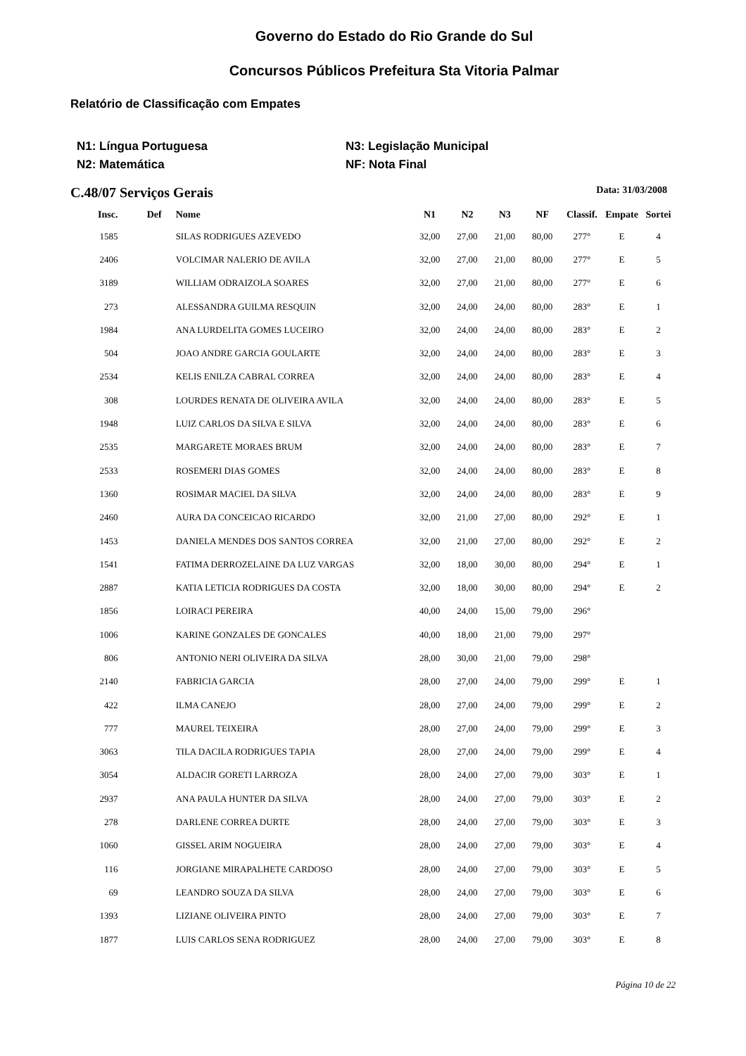Governo do Estado do Rio Grande do Sul
Concursos Públicos Prefeitura Sta Vitoria Palmar
Relatório de Classificação com Empates
N1: Língua Portuguesa
N3: Legislação Municipal
N2: Matemática
NF: Nota Final
C.48/07 Serviços Gerais Data: 31/03/2008
| Insc. | Def | Nome | N1 | N2 | N3 | NF | Classif. | Empate | Sortei |
| --- | --- | --- | --- | --- | --- | --- | --- | --- | --- |
| 1585 | | SILAS RODRIGUES AZEVEDO | 32,00 | 27,00 | 21,00 | 80,00 | 277° | E | 4 |
| 2406 | | VOLCIMAR NALERIO DE AVILA | 32,00 | 27,00 | 21,00 | 80,00 | 277° | E | 5 |
| 3189 | | WILLIAM ODRAIZOLA SOARES | 32,00 | 27,00 | 21,00 | 80,00 | 277° | E | 6 |
| 273 | | ALESSANDRA GUILMA RESQUIN | 32,00 | 24,00 | 24,00 | 80,00 | 283° | E | 1 |
| 1984 | | ANA LURDELITA GOMES LUCEIRO | 32,00 | 24,00 | 24,00 | 80,00 | 283° | E | 2 |
| 504 | | JOAO ANDRE GARCIA GOULARTE | 32,00 | 24,00 | 24,00 | 80,00 | 283° | E | 3 |
| 2534 | | KELIS ENILZA CABRAL CORREA | 32,00 | 24,00 | 24,00 | 80,00 | 283° | E | 4 |
| 308 | | LOURDES RENATA DE OLIVEIRA AVILA | 32,00 | 24,00 | 24,00 | 80,00 | 283° | E | 5 |
| 1948 | | LUIZ CARLOS DA SILVA E SILVA | 32,00 | 24,00 | 24,00 | 80,00 | 283° | E | 6 |
| 2535 | | MARGARETE MORAES BRUM | 32,00 | 24,00 | 24,00 | 80,00 | 283° | E | 7 |
| 2533 | | ROSEMERI DIAS GOMES | 32,00 | 24,00 | 24,00 | 80,00 | 283° | E | 8 |
| 1360 | | ROSIMAR MACIEL DA SILVA | 32,00 | 24,00 | 24,00 | 80,00 | 283° | E | 9 |
| 2460 | | AURA DA CONCEICAO RICARDO | 32,00 | 21,00 | 27,00 | 80,00 | 292° | E | 1 |
| 1453 | | DANIELA MENDES DOS SANTOS CORREA | 32,00 | 21,00 | 27,00 | 80,00 | 292° | E | 2 |
| 1541 | | FATIMA DERROZELAINE DA LUZ VARGAS | 32,00 | 18,00 | 30,00 | 80,00 | 294° | E | 1 |
| 2887 | | KATIA LETICIA RODRIGUES DA COSTA | 32,00 | 18,00 | 30,00 | 80,00 | 294° | E | 2 |
| 1856 | | LOIRACI PEREIRA | 40,00 | 24,00 | 15,00 | 79,00 | 296° | | |
| 1006 | | KARINE GONZALES DE GONCALES | 40,00 | 18,00 | 21,00 | 79,00 | 297° | | |
| 806 | | ANTONIO NERI OLIVEIRA DA SILVA | 28,00 | 30,00 | 21,00 | 79,00 | 298° | | |
| 2140 | | FABRICIA GARCIA | 28,00 | 27,00 | 24,00 | 79,00 | 299° | E | 1 |
| 422 | | ILMA CANEJO | 28,00 | 27,00 | 24,00 | 79,00 | 299° | E | 2 |
| 777 | | MAUREL TEIXEIRA | 28,00 | 27,00 | 24,00 | 79,00 | 299° | E | 3 |
| 3063 | | TILA DACILA RODRIGUES TAPIA | 28,00 | 27,00 | 24,00 | 79,00 | 299° | E | 4 |
| 3054 | | ALDACIR GORETI LARROZA | 28,00 | 24,00 | 27,00 | 79,00 | 303° | E | 1 |
| 2937 | | ANA PAULA HUNTER DA SILVA | 28,00 | 24,00 | 27,00 | 79,00 | 303° | E | 2 |
| 278 | | DARLENE CORREA DURTE | 28,00 | 24,00 | 27,00 | 79,00 | 303° | E | 3 |
| 1060 | | GISSEL ARIM NOGUEIRA | 28,00 | 24,00 | 27,00 | 79,00 | 303° | E | 4 |
| 116 | | JORGIANE MIRAPALHETE CARDOSO | 28,00 | 24,00 | 27,00 | 79,00 | 303° | E | 5 |
| 69 | | LEANDRO SOUZA DA SILVA | 28,00 | 24,00 | 27,00 | 79,00 | 303° | E | 6 |
| 1393 | | LIZIANE OLIVEIRA PINTO | 28,00 | 24,00 | 27,00 | 79,00 | 303° | E | 7 |
| 1877 | | LUIS CARLOS SENA RODRIGUEZ | 28,00 | 24,00 | 27,00 | 79,00 | 303° | E | 8 |
Página 10 de 22